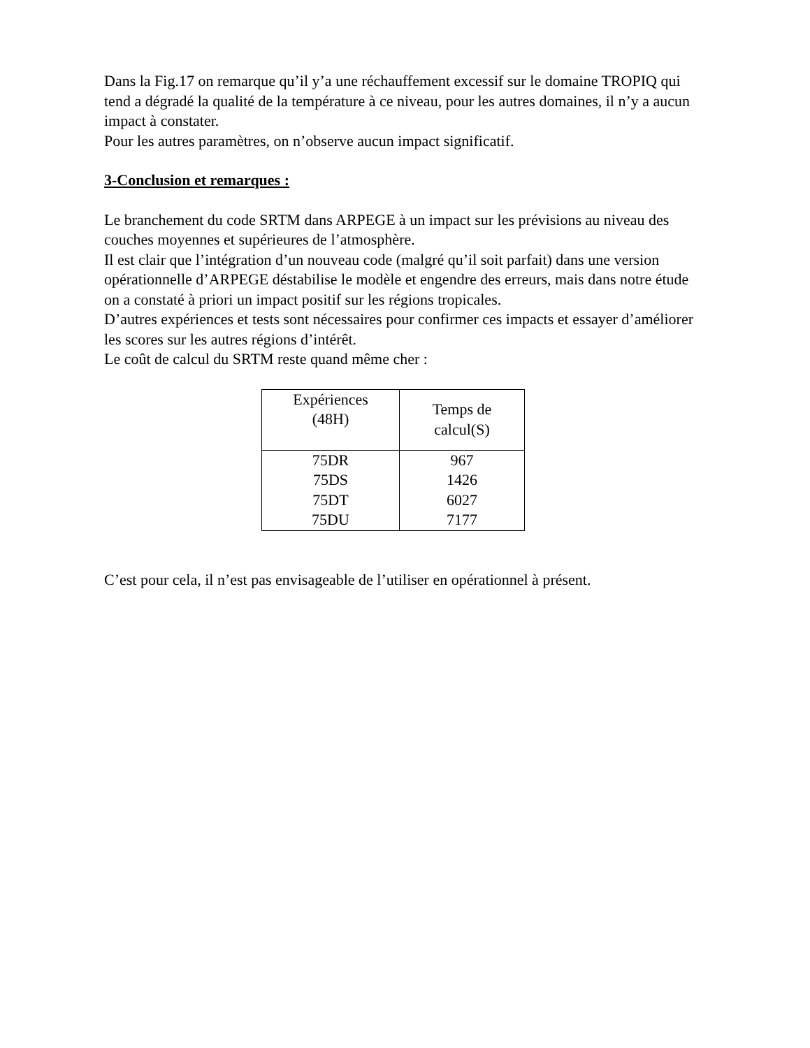Dans la Fig.17 on remarque qu’il y’a une réchauffement excessif sur le domaine TROPIQ qui tend a dégradé la qualité de la température à ce niveau, pour les autres domaines, il n’y a aucun impact à constater.
Pour les autres paramètres, on n’observe aucun impact significatif.
3-Conclusion et remarques :
Le branchement du code SRTM dans ARPEGE à un impact sur les prévisions au niveau des couches moyennes et supérieures de l’atmosphère.
Il est clair que l’intégration d’un nouveau code (malgré qu’il soit parfait) dans une version opérationnelle d’ARPEGE déstabilise le modèle et engendre des erreurs, mais dans notre étude on a constaté à priori un impact positif sur les régions tropicales.
D’autres expériences et tests sont nécessaires pour confirmer ces impacts et essayer d’améliorer les scores sur les autres régions d’intérêt.
Le coût de calcul du SRTM reste quand même cher :
| Expériences (48H) | Temps de calcul(S) |
| --- | --- |
| 75DR 75DS 75DT 75DU | 967 1426 6027 7177 |
C’est pour cela, il n’est pas envisageable de l’utiliser en opérationnel à présent.